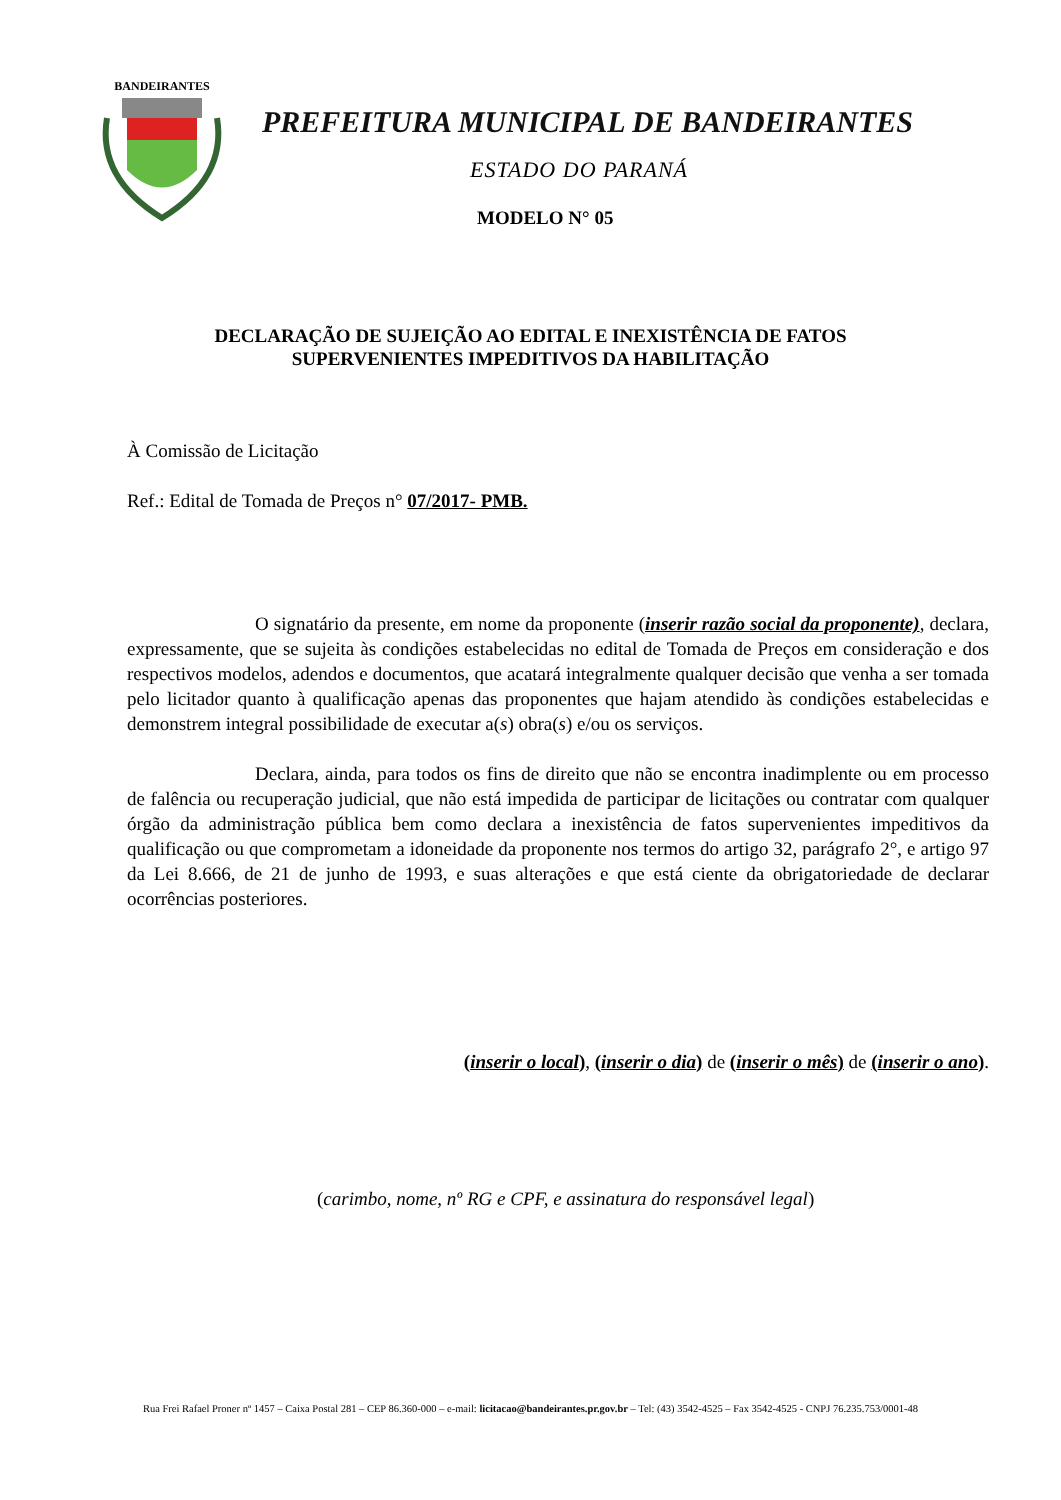BANDEIRANTES
PREFEITURA MUNICIPAL DE BANDEIRANTES
ESTADO DO PARANÁ
MODELO N° 05
DECLARAÇÃO DE SUJEIÇÃO AO EDITAL E INEXISTÊNCIA DE FATOS
SUPERVENIENTES IMPEDITIVOS DA HABILITAÇÃO
À Comissão de Licitação
Ref.: Edital de Tomada de Preços n° 07/2017- PMB.
O signatário da presente, em nome da proponente (inserir razão social da proponente), declara, expressamente, que se sujeita às condições estabelecidas no edital de Tomada de Preços em consideração e dos respectivos modelos, adendos e documentos, que acatará integralmente qualquer decisão que venha a ser tomada pelo licitador quanto à qualificação apenas das proponentes que hajam atendido às condições estabelecidas e demonstrem integral possibilidade de executar a(s) obra(s) e/ou os serviços.
Declara, ainda, para todos os fins de direito que não se encontra inadimplente ou em processo de falência ou recuperação judicial, que não está impedida de participar de licitações ou contratar com qualquer órgão da administração pública bem como declara a inexistência de fatos supervenientes impeditivos da qualificação ou que comprometam a idoneidade da proponente nos termos do artigo 32, parágrafo 2°, e artigo 97 da Lei 8.666, de 21 de junho de 1993, e suas alterações e que está ciente da obrigatoriedade de declarar ocorrências posteriores.
(inserir o local), (inserir o dia) de (inserir o mês) de (inserir o ano).
(carimbo, nome, nº RG e CPF, e assinatura do responsável legal)
Rua Frei Rafael Proner nº 1457 – Caixa Postal 281 – CEP 86.360-000 – e-mail: licitacao@bandeirantes.pr.gov.br – Tel: (43) 3542-4525 – Fax 3542-4525 - CNPJ 76.235.753/0001-48